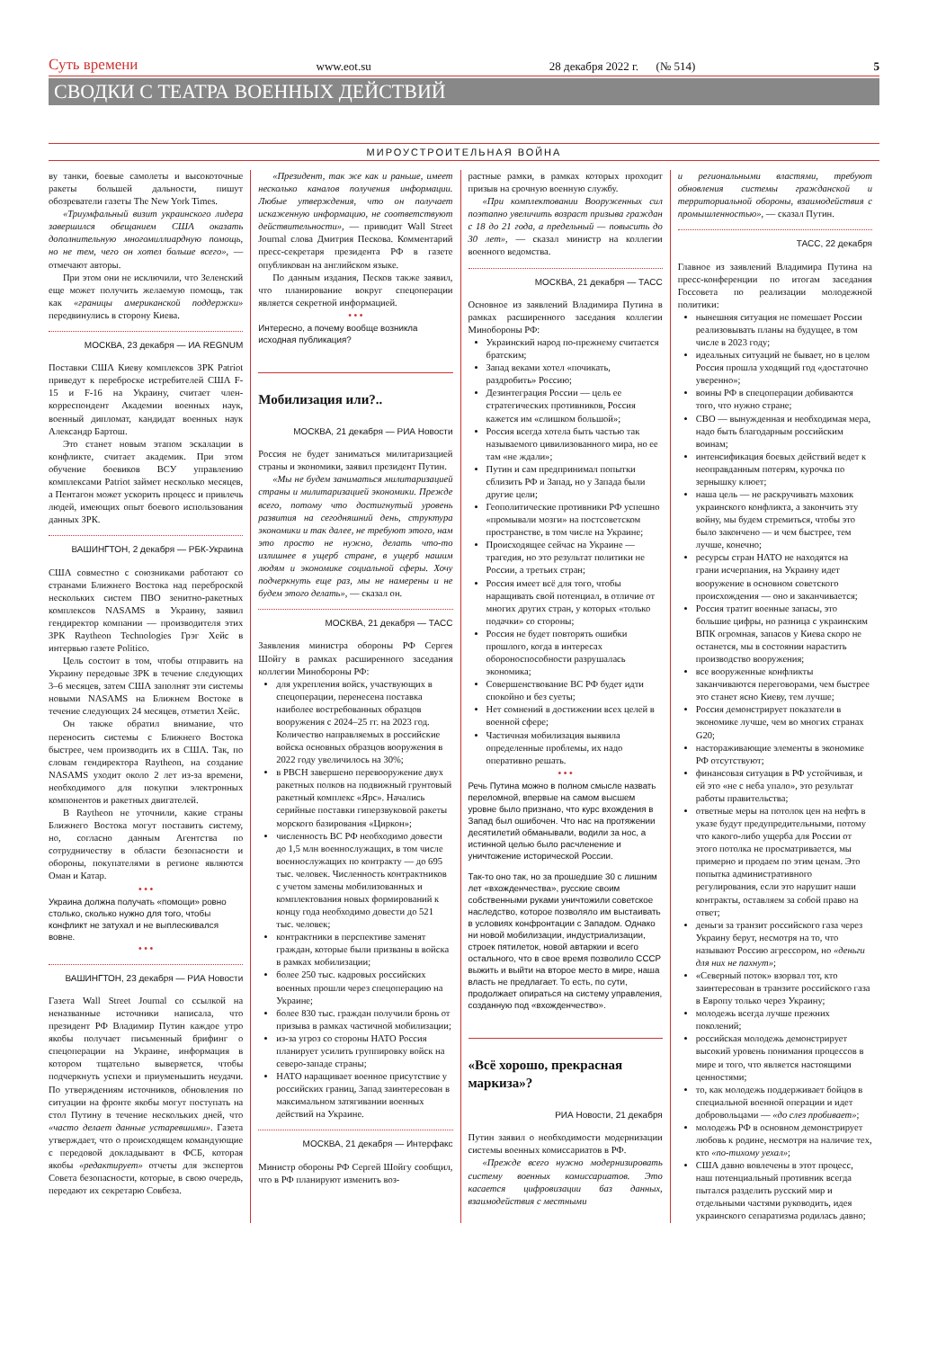Суть времени www.eot.su 28 декабря 2022 г. (№ 514) 5
СВОДКИ С ТЕАТРА ВОЕННЫХ ДЕЙСТВИЙ
МИРОУСТРОИТЕЛЬНАЯ ВОЙНА
ву танки, боевые самолеты и высокоточные ракеты большей дальности, пишут обозреватели газеты The New York Times.
«Триумфальный визит украинского лидера завершился обещанием США оказать дополнительную многомиллиардную помощь, но не тем, чего он хотел больше всего», — отмечают авторы.
При этом они не исключили, что Зеленский еще может получить желаемую помощь, так как «границы американской поддержки» передвинулись в сторону Киева.
МОСКВА, 23 декабря — ИА REGNUM
Поставки США Киеву комплексов ЗРК Patriot приведут к переброске истребителей США F-15 и F-16 на Украину, считает член-корреспондент Академии военных наук, военный дипломат, кандидат военных наук Александр Бартош.
Это станет новым этапом эскалации в конфликте, считает академик. При этом обучение боевиков ВСУ управлению комплексами Patriot займет несколько месяцев, а Пентагон может ускорить процесс и привлечь людей, имеющих опыт боевого использования данных ЗРК.
ВАШИНГТОН, 2 декабря — РБК-Украина
США совместно с союзниками работают со странами Ближнего Востока над переброской нескольких систем ПВО зенитно-ракетных комплексов NASAMS в Украину, заявил гендиректор компании — производителя этих ЗРК Raytheon Technologies Грэг Хейс в интервью газете Politico.
Цель состоит в том, чтобы отправить на Украину передовые ЗРК в течение следующих 3–6 месяцев, затем США заполнят эти системы новыми NASAMS на Ближнем Востоке в течение следующих 24 месяцев, отметил Хейс.
Он также обратил внимание, что переносить системы с Ближнего Востока быстрее, чем производить их в США. Так, по словам гендиректора Raytheon, на создание NASAMS уходит около 2 лет из-за времени, необходимого для покупки электронных компонентов и ракетных двигателей.
В Raytheon не уточнили, какие страны Ближнего Востока могут поставить систему, но, согласно данным Агентства по сотрудничеству в области безопасности и обороны, покупателями в регионе являются Оман и Катар.
• • •
Украина должна получать «помощи» ровно столько, сколько нужно для того, чтобы конфликт не затухал и не выплескивался вовне.
• • •
ВАШИНГТОН, 23 декабря — РИА Новости
Газета Wall Street Journal со ссылкой на неназванные источники написала, что президент РФ Владимир Путин каждое утро якобы получает письменный брифинг о спецоперации на Украине, информация в котором тщательно выверяется, чтобы подчеркнуть успехи и приуменьшить неудачи. По утверждениям источников, обновления по ситуации на фронте якобы могут поступать на стол Путину в течение нескольких дней, что «часто делает данные устаревшими». Газета утверждает, что о происходящем командующие с передовой докладывают в ФСБ, которая якобы «редактирует» отчеты для экспертов Совета безопасности, которые, в свою очередь, передают их секретарю Совбеза.
«Президент, так же как и раньше, имеет несколько каналов получения информации. Любые утверждения, что он получает искаженную информацию, не соответствуют действительности», — приводит Wall Street Journal слова Дмитрия Пескова. Комментарий пресс-секретаря президента РФ в газете опубликован на английском языке.
По данным издания, Песков также заявил, что планирование вокруг спецоперации является секретной информацией.
• • •
Интересно, а почему вообще возникла исходная публикация?
Мобилизация или?..
МОСКВА, 21 декабря — РИА Новости
Россия не будет заниматься милитаризацией страны и экономики, заявил президент Путин.
«Мы не будем заниматься милитаризацией страны и милитаризацией экономики. Прежде всего, потому что достигнутый уровень развития на сегодняшний день, структура экономики и так далее, не требуют этого, нам это просто не нужно, делать что-то излишнее в ущерб стране, в ущерб нашим людям и экономике социальной сферы. Хочу подчеркнуть еще раз, мы не намерены и не будем этого делать», — сказал он.
МОСКВА, 21 декабря — ТАСС
Заявления министра обороны РФ Сергея Шойгу в рамках расширенного заседания коллегии Минобороны РФ:
для укрепления войск, участвующих в спецоперации, перенесена поставка наиболее востребованных образцов вооружения с 2024–25 гг. на 2023 год. Количество направляемых в российские войска основных образцов вооружения в 2022 году увеличилось на 30%;
в РВСН завершено перевооружение двух ракетных полков на подвижный грунтовый ракетный комплекс «Ярс». Начались серийные поставки гиперзвуковой ракеты морского базирования «Циркон»;
численность ВС РФ необходимо довести до 1,5 млн военнослужащих, в том числе военнослужащих по контракту — до 695 тыс. человек. Численность контрактников с учетом замены мобилизованных и комплектования новых формирований к концу года необходимо довести до 521 тыс. человек;
контрактники в перспективе заменят граждан, которые были призваны в войска в рамках мобилизации;
более 250 тыс. кадровых российских военных прошли через спецоперацию на Украине;
более 830 тыс. граждан получили бронь от призыва в рамках частичной мобилизации;
из-за угроз со стороны НАТО Россия планирует усилить группировку войск на северо-западе страны;
НАТО наращивает военное присутствие у российских границ, Запад заинтересован в максимальном затягивании военных действий на Украине.
МОСКВА, 21 декабря — Интерфакс
Министр обороны РФ Сергей Шойгу сообщил, что в РФ планируют изменить воз-
растные рамки, в рамках которых проходит призыв на срочную военную службу.
«При комплектовании Вооруженных сил поэтапно увеличить возраст призыва граждан с 18 до 21 года, а предельный — повысить до 30 лет», — сказал министр на коллегии военного ведомства.
МОСКВА, 21 декабря — ТАСС
Основное из заявлений Владимира Путина в рамках расширенного заседания коллегии Минобороны РФ:
Украинский народ по-прежнему считается братским;
Запад веками хотел «почикать, раздробить» Россию;
Дезинтеграция России — цель ее стратегических противников, Россия кажется им «слишком большой»;
Россия всегда хотела быть частью так называемого цивилизованного мира, но ее там «не ждали»;
Путин и сам предпринимал попытки сблизить РФ и Запад, но у Запада были другие цели;
Геополитические противники РФ успешно «промывали мозги» на постсоветском пространстве, в том числе на Украине;
Происходящее сейчас на Украине — трагедия, но это результат политики не России, а третьих стран;
Россия имеет всё для того, чтобы наращивать свой потенциал, в отличие от многих других стран, у которых «только подачки» со стороны;
Россия не будет повторять ошибки прошлого, когда в интересах обороноспособности разрушалась экономика;
Совершенствование ВС РФ будет идти спокойно и без суеты;
Нет сомнений в достижении всех целей в военной сфере;
Частичная мобилизация выявила определенные проблемы, их надо оперативно решать.
• • •
Речь Путина можно в полном смысле назвать переломной, впервые на самом высшем уровне было признано, что курс вхождения в Запад был ошибочен. Что нас на протяжении десятилетий обманывали, водили за нос, а истинной целью было расчленение и уничтожение исторической России.
Так-то оно так, но за прошедшие 30 с лишним лет «вхожденчества», русские своим собственными руками уничтожили советское наследство, которое позволяло им выстаивать в условиях конфронтации с Западом. Однако ни новой мобилизации, индустриализации, строек пятилеток, новой автаркии и всего остального, что в свое время позволило СССР выжить и выйти на второе место в мире, наша власть не предлагает. То есть, по сути, продолжает опираться на систему управления, созданную под «вхожденчество».
«Всё хорошо, прекрасная маркиза»?
РИА Новости, 21 декабря
Путин заявил о необходимости модернизации системы военных комиссариатов в РФ.
«Прежде всего нужно модернизировать систему военных комиссариатов. Это касается цифровизации баз данных, взаимодействия с местными
и региональными властями, требуют обновления системы гражданской и территориальной обороны, взаимодействия с промышленностью», — сказал Путин.
ТАСС, 22 декабря
Главное из заявлений Владимира Путина на пресс-конференции по итогам заседания Госсовета по реализации молодежной политики:
нынешняя ситуация не помешает России реализовывать планы на будущее, в том числе в 2023 году;
идеальных ситуаций не бывает, но в целом Россия прошла уходящий год «достаточно уверенно»;
воины РФ в спецоперации добиваются того, что нужно стране;
СВО — вынужденная и необходимая мера, надо быть благодарным российским воинам;
интенсификация боевых действий ведет к неоправданным потерям, курочка по зернышку клюет;
наша цель — не раскручивать маховик украинского конфликта, а закончить эту войну, мы будем стремиться, чтобы это было закончено — и чем быстрее, тем лучше, конечно;
ресурсы стран НАТО не находятся на грани исчерпания, на Украину идет вооружение в основном советского происхождения — оно и заканчивается;
Россия тратит военные запасы, это большие цифры, но разница с украинским ВПК огромная, запасов у Киева скоро не останется, мы в состоянии нарастить производство вооружения;
все вооруженные конфликты заканчиваются переговорами, чем быстрее это станет ясно Киеву, тем лучше;
Россия демонстрирует показатели в экономике лучше, чем во многих странах G20;
настораживающие элементы в экономике РФ отсутствуют;
финансовая ситуация в РФ устойчивая, и ей это «не с неба упало», это результат работы правительства;
ответные меры на потолок цен на нефть в указе будут предупредительными, потому что какого-либо ущерба для России от этого потолка не просматривается, мы примерно и продаем по этим ценам. Это попытка административного регулирования, если это нарушит наши контракты, оставляем за собой право на ответ;
деньги за транзит российского газа через Украину берут, несмотря на то, что называют Россию агрессором, но «деньги для них не пахнут»;
«Северный поток» взорвал тот, кто заинтересован в транзите российского газа в Европу только через Украину;
молодежь всегда лучше прежних поколений;
российская молодежь демонстрирует высокий уровень понимания процессов в мире и того, что является настоящими ценностями;
то, как молодежь поддерживает бойцов в специальной военной операции и идет добровольцами — «до слез пробивает»;
молодежь РФ в основном демонстрирует любовь к родине, несмотря на наличие тех, кто «по-тихому уехал»;
США давно вовлечены в этот процесс, наш потенциальный противник всегда пытался разделить русский мир и отдельными частями руководить, идея украинского сепаратизма родилась давно;